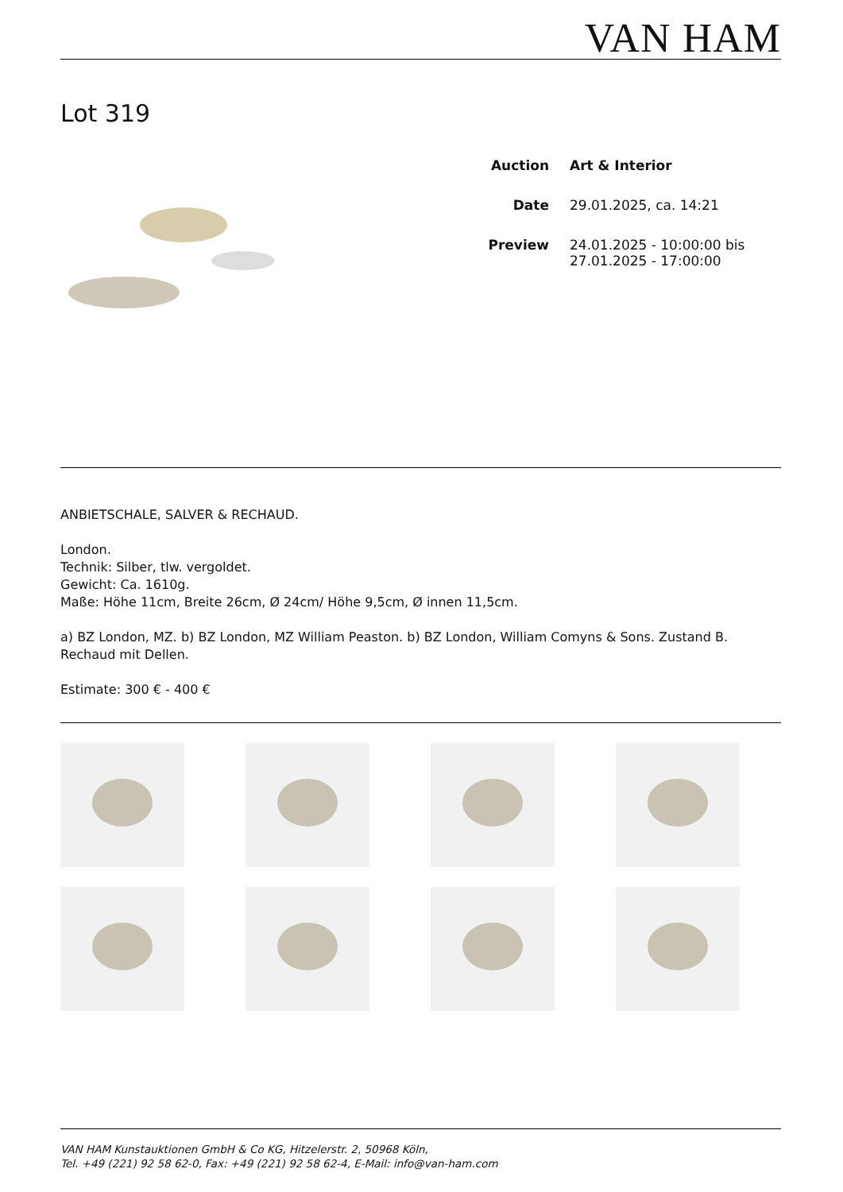VAN HAM
Lot 319
Auction Art & Interior
Date 29.01.2025, ca. 14:21
Preview 24.01.2025 - 10:00:00 bis
27.01.2025 - 17:00:00
ANBIETSCHALE, SALVER & RECHAUD.
London.
Technik: Silber, tlw. vergoldet.
Gewicht: Ca. 1610g.
Maße: Höhe 11cm, Breite 26cm, Ø 24cm/ Höhe 9,5cm, Ø innen 11,5cm.
a) BZ London, MZ. b) BZ London, MZ William Peaston. b) BZ London, William Comyns & Sons. Zustand B. Rechaud mit Dellen.
Estimate: 300 € - 400 €
VAN HAM Kunstauktionen GmbH & Co KG, Hitzelerstr. 2, 50968 Köln,
Tel. +49 (221) 92 58 62-0, Fax: +49 (221) 92 58 62-4, E-Mail: info@van-ham.com